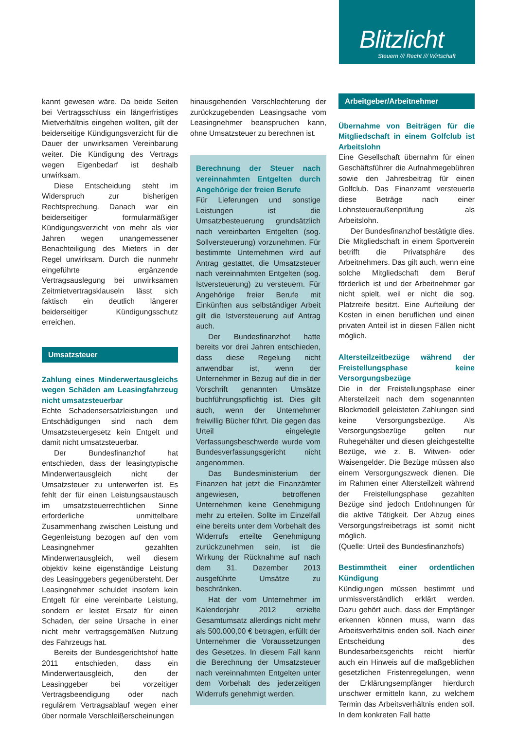Blitzlicht
Steuern /// Recht /// Wirtschaft
kannt gewesen wäre. Da beide Seiten bei Vertragsschluss ein längerfristiges Mietverhältnis eingehen wollten, gilt der beiderseitige Kündigungsverzicht für die Dauer der unwirksamen Vereinbarung weiter. Die Kündigung des Vertrags wegen Eigenbedarf ist deshalb unwirksam.
Diese Entscheidung steht im Widerspruch zur bisherigen Rechtsprechung. Danach war ein beiderseitiger formularmäßiger Kündigungsverzicht von mehr als vier Jahren wegen unangemessener Benachteiligung des Mieters in der Regel unwirksam. Durch die nunmehr eingeführte ergänzende Vertragsauslegung bei unwirksamen Zeitmietvertragsklauseln lässt sich faktisch ein deutlich längerer beiderseitiger Kündigungsschutz erreichen.
Umsatzsteuer
Zahlung eines Minderwertausgleichs wegen Schäden am Leasingfahrzeug nicht umsatzsteuerbar
Echte Schadensersatzleistungen und Entschädigungen sind nach dem Umsatzsteuergesetz kein Entgelt und damit nicht umsatzsteuerbar.
Der Bundesfinanzhof hat entschieden, dass der leasingtypische Minderwertausgleich nicht der Umsatzsteuer zu unterwerfen ist. Es fehlt der für einen Leistungsaustausch im umsatzsteuerrechtlichen Sinne erforderliche unmittelbare Zusammenhang zwischen Leistung und Gegenleistung bezogen auf den vom Leasingnehmer gezahlten Minderwertausgleich, weil diesem objektiv keine eigenständige Leistung des Leasinggebers gegenübersteht. Der Leasingnehmer schuldet insofern kein Entgelt für eine vereinbarte Leistung, sondern er leistet Ersatz für einen Schaden, der seine Ursache in einer nicht mehr vertragsgemäßen Nutzung des Fahrzeugs hat.
Bereits der Bundesgerichtshof hatte 2011 entschieden, dass ein Minderwertausgleich, den der Leasinggeber bei vorzeitiger Vertragsbeendigung oder nach regulärem Vertragsablauf wegen einer über normale Verschleißerscheinungen
hinausgehenden Verschlechterung der zurückzugebenden Leasingsache vom Leasingnehmer beanspruchen kann, ohne Umsatzsteuer zu berechnen ist.
Berechnung der Steuer nach vereinnahmten Entgelten durch Angehörige der freien Berufe
Für Lieferungen und sonstige Leistungen ist die Umsatzbesteuerung grundsätzlich nach vereinbarten Entgelten (sog. Sollversteuerung) vorzunehmen. Für bestimmte Unternehmen wird auf Antrag gestattet, die Umsatzsteuer nach vereinnahmten Entgelten (sog. Istversteuerung) zu versteuern. Für Angehörige freier Berufe mit Einkünften aus selbständiger Arbeit gilt die Istversteuerung auf Antrag auch.
Der Bundesfinanzhof hatte bereits vor drei Jahren entschieden, dass diese Regelung nicht anwendbar ist, wenn der Unternehmer in Bezug auf die in der Vorschrift genannten Umsätze buchführungspflichtig ist. Dies gilt auch, wenn der Unternehmer freiwillig Bücher führt. Die gegen das Urteil eingelegte Verfassungsbeschwerde wurde vom Bundesverfassungsgericht nicht angenommen.
Das Bundesministerium der Finanzen hat jetzt die Finanzämter angewiesen, betroffenen Unternehmen keine Genehmigung mehr zu erteilen. Sollte im Einzelfall eine bereits unter dem Vorbehalt des Widerrufs erteilte Genehmigung zurückzunehmen sein, ist die Wirkung der Rücknahme auf nach dem 31. Dezember 2013 ausgeführte Umsätze zu beschränken.
Hat der vom Unternehmer im Kalenderjahr 2012 erzielte Gesamtumsatz allerdings nicht mehr als 500.000,00 € betragen, erfüllt der Unternehmer die Voraussetzungen des Gesetzes. In diesem Fall kann die Berechnung der Umsatzsteuer nach vereinnahmten Entgelten unter dem Vorbehalt des jederzeitigen Widerrufs genehmigt werden.
Arbeitgeber/Arbeitnehmer
Übernahme von Beiträgen für die Mitgliedschaft in einem Golfclub ist Arbeitslohn
Eine Gesellschaft übernahm für einen Geschäftsführer die Aufnahmegebühren sowie den Jahresbeitrag für einen Golfclub. Das Finanzamt versteuerte diese Beträge nach einer Lohnsteueraußenprüfung als Arbeitslohn.
Der Bundesfinanzhof bestätigte dies. Die Mitgliedschaft in einem Sportverein betrifft die Privatsphäre des Arbeitnehmers. Das gilt auch, wenn eine solche Mitgliedschaft dem Beruf förderlich ist und der Arbeitnehmer gar nicht spielt, weil er nicht die sog. Platzreife besitzt. Eine Aufteilung der Kosten in einen beruflichen und einen privaten Anteil ist in diesen Fällen nicht möglich.
Altersteilzeitbezüge während der Freistellungsphase keine Versorgungsbezüge
Die in der Freistellungsphase einer Altersteilzeit nach dem sogenannten Blockmodell geleisteten Zahlungen sind keine Versorgungsbezüge. Als Versorgungsbezüge gelten nur Ruhegehälter und diesen gleichgestellte Bezüge, wie z. B. Witwen- oder Waisengelder. Die Bezüge müssen also einem Versorgungszweck dienen. Die im Rahmen einer Altersteilzeit während der Freistellungsphase gezahlten Bezüge sind jedoch Entlohnungen für die aktive Tätigkeit. Der Abzug eines Versorgungsfreibetrags ist somit nicht möglich.
(Quelle: Urteil des Bundesfinanzhofs)
Bestimmtheit einer ordentlichen Kündigung
Kündigungen müssen bestimmt und unmissverständlich erklärt werden. Dazu gehört auch, dass der Empfänger erkennen können muss, wann das Arbeitsverhältnis enden soll. Nach einer Entscheidung des Bundesarbeitsgerichts reicht hierfür auch ein Hinweis auf die maßgeblichen gesetzlichen Fristenregelungen, wenn der Erklärungsempfänger hierdurch unschwer ermitteln kann, zu welchem Termin das Arbeitsverhältnis enden soll. In dem konkreten Fall hatte